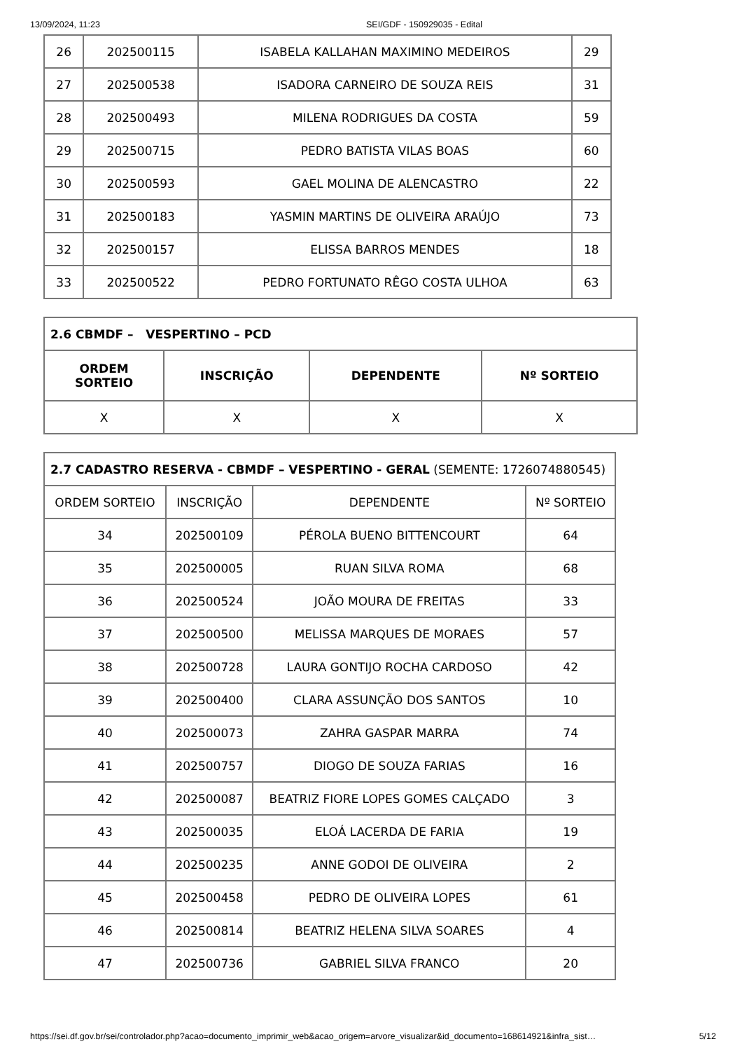13/09/2024, 11:23 SEI/GDF - 150929035 - Edital
| 26 | 202500115 | ISABELA KALLAHAN MAXIMINO MEDEIROS | 29 |
| 27 | 202500538 | ISADORA CARNEIRO DE SOUZA REIS | 31 |
| 28 | 202500493 | MILENA RODRIGUES DA COSTA | 59 |
| 29 | 202500715 | PEDRO BATISTA VILAS BOAS | 60 |
| 30 | 202500593 | GAEL MOLINA DE ALENCASTRO | 22 |
| 31 | 202500183 | YASMIN MARTINS DE OLIVEIRA ARAÚJO | 73 |
| 32 | 202500157 | ELISSA BARROS MENDES | 18 |
| 33 | 202500522 | PEDRO FORTUNATO RÊGO COSTA ULHOA | 63 |
| 2.6 CBMDF – VESPERTINO – PCD | | | |
| --- | --- | --- | --- |
| ORDEM SORTEIO | INSCRIÇÃO | DEPENDENTE | Nº SORTEIO |
| X | X | X | X |
| 2.7 CADASTRO RESERVA - CBMDF – VESPERTINO - GERAL (SEMENTE: 1726074880545) | | | |
| ORDEM SORTEIO | INSCRIÇÃO | DEPENDENTE | Nº SORTEIO |
| 34 | 202500109 | PÉROLA BUENO BITTENCOURT | 64 |
| 35 | 202500005 | RUAN SILVA ROMA | 68 |
| 36 | 202500524 | JOÃO MOURA DE FREITAS | 33 |
| 37 | 202500500 | MELISSA MARQUES DE MORAES | 57 |
| 38 | 202500728 | LAURA GONTIJO ROCHA CARDOSO | 42 |
| 39 | 202500400 | CLARA ASSUNÇÃO DOS SANTOS | 10 |
| 40 | 202500073 | ZAHRA GASPAR MARRA | 74 |
| 41 | 202500757 | DIOGO DE SOUZA FARIAS | 16 |
| 42 | 202500087 | BEATRIZ FIORE LOPES GOMES CALÇADO | 3 |
| 43 | 202500035 | ELOÁ LACERDA DE FARIA | 19 |
| 44 | 202500235 | ANNE GODOI DE OLIVEIRA | 2 |
| 45 | 202500458 | PEDRO DE OLIVEIRA LOPES | 61 |
| 46 | 202500814 | BEATRIZ HELENA SILVA SOARES | 4 |
| 47 | 202500736 | GABRIEL SILVA FRANCO | 20 |
https://sei.df.gov.br/sei/controlador.php?acao=documento_imprimir_web&acao_origem=arvore_visualizar&id_documento=168614921&infra_sist… 5/12